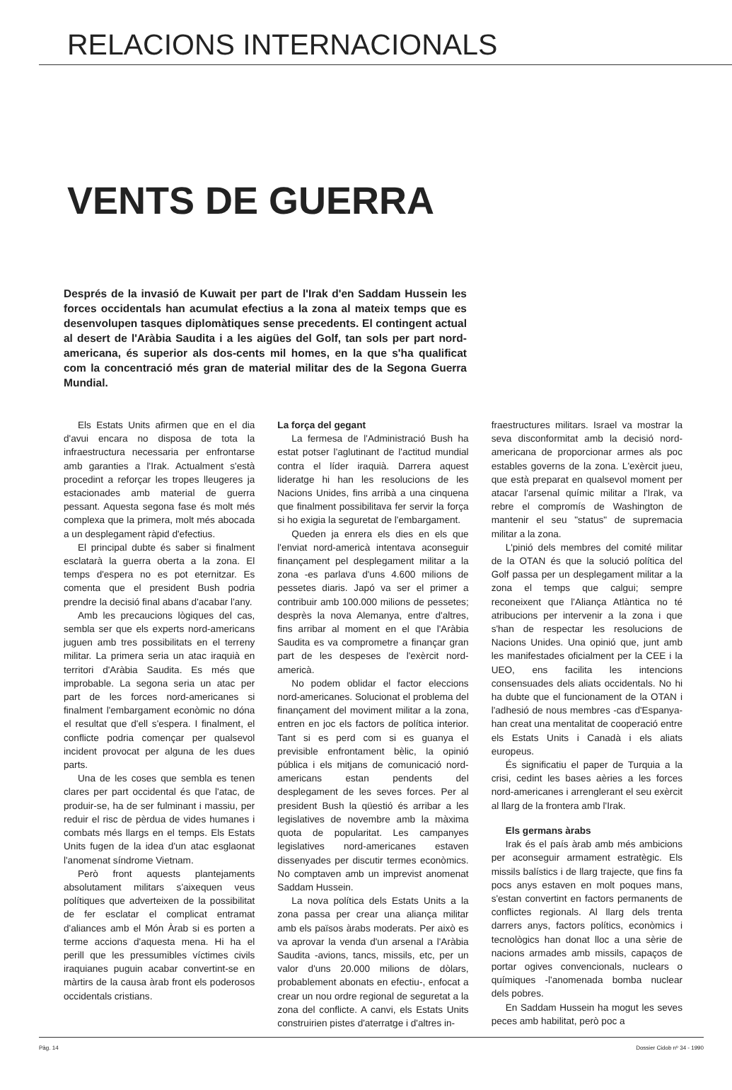RELACIONS INTERNACIONALS
VENTS DE GUERRA
Després de la invasió de Kuwait per part de l'Irak d'en Saddam Hussein les forces occidentals han acumulat efectius a la zona al mateix temps que es desenvolupen tasques diplomàtiques sense precedents. El contingent actual al desert de l'Aràbia Saudita i a les aigües del Golf, tan sols per part nord-americana, és superior als dos-cents mil homes, en la que s'ha qualificat com la concentració més gran de material militar des de la Segona Guerra Mundial.
Els Estats Units afirmen que en el dia d'avui encara no disposa de tota la infraestructura necessaria per enfrontarse amb garanties a l'Irak. Actualment s'està procedint a reforçar les tropes lleugeres ja estacionades amb material de guerra pessant. Aquesta segona fase és molt més complexa que la primera, molt més abocada a un desplegament ràpid d'efectius.
El principal dubte és saber si finalment esclatarà la guerra oberta a la zona. El temps d'espera no es pot eternitzar. Es comenta que el president Bush podria prendre la decisió final abans d'acabar l'any.
Amb les precaucions lògiques del cas, sembla ser que els experts nord-americans juguen amb tres possibilitats en el terreny militar. La primera seria un atac iraquià en territori d'Aràbia Saudita. Es més que improbable. La segona seria un atac per part de les forces nord-americanes si finalment l'embargament econòmic no dóna el resultat que d'ell s'espera. I finalment, el conflicte podria començar per qualsevol incident provocat per alguna de les dues parts.
Una de les coses que sembla es tenen clares per part occidental és que l'atac, de produir-se, ha de ser fulminant i massiu, per reduir el risc de pèrdua de vides humanes i combats més llargs en el temps. Els Estats Units fugen de la idea d'un atac esglaonat l'anomenat síndrome Vietnam.
Però front aquests plantejaments absolutament militars s'aixequen veus polítiques que adverteixen de la possibilitat de fer esclatar el complicat entramat d'aliances amb el Món Àrab si es porten a terme accions d'aquesta mena. Hi ha el perill que les pressumibles víctimes civils iraquianes puguin acabar convertint-se en màrtirs de la causa àrab front els poderosos occidentals cristians.
La força del gegant
La fermesa de l'Administració Bush ha estat potser l'aglutinant de l'actitud mundial contra el líder iraquià. Darrera aquest lideratge hi han les resolucions de les Nacions Unides, fins arribà a una cinquena que finalment possibilitava fer servir la força si ho exigia la seguretat de l'embargament.
Queden ja enrera els dies en els que l'enviat nord-americà intentava aconseguir finançament pel desplegament militar a la zona -es parlava d'uns 4.600 milions de pessetes diaris. Japó va ser el primer a contribuir amb 100.000 milions de pessetes; desprès la nova Alemanya, entre d'altres, fins arribar al moment en el que l'Aràbia Saudita es va comprometre a finançar gran part de les despeses de l'exèrcit nord-americà.
No podem oblidar el factor eleccions nord-americanes. Solucionat el problema del finançament del moviment militar a la zona, entren en joc els factors de política interior. Tant si es perd com si es guanya el previsible enfrontament bèlic, la opinió pública i els mitjans de comunicació nord-americans estan pendents del desplegament de les seves forces. Per al president Bush la qüestió és arribar a les legislatives de novembre amb la màxima quota de popularitat. Les campanyes legislatives nord-americanes estaven dissenyades per discutir termes econòmics. No comptaven amb un imprevist anomenat Saddam Hussein.
La nova política dels Estats Units a la zona passa per crear una aliança militar amb els països àrabs moderats. Per això es va aprovar la venda d'un arsenal a l'Aràbia Saudita -avions, tancs, missils, etc, per un valor d'uns 20.000 milions de dòlars, probablement abonats en efectiu-, enfocat a crear un nou ordre regional de seguretat a la zona del conflicte. A canvi, els Estats Units construirien pistes d'aterratge i d'altres in-
fraestructures militars. Israel va mostrar la seva disconformitat amb la decisió nord-americana de proporcionar armes als poc estables governs de la zona. L'exèrcit jueu, que està preparat en qualsevol moment per atacar l'arsenal químic militar a l'Irak, va rebre el compromís de Washington de mantenir el seu "status" de supremacia militar a la zona.
L'pinió dels membres del comité militar de la OTAN és que la solució política del Golf passa per un desplegament militar a la zona el temps que calgui; sempre reconeixent que l'Aliança Atlàntica no té atribucions per intervenir a la zona i que s'han de respectar les resolucions de Nacions Unides. Una opinió que, junt amb les manifestades oficialment per la CEE i la UEO, ens facilita les intencions consensuades dels aliats occidentals. No hi ha dubte que el funcionament de la OTAN i l'adhesió de nous membres -cas d'Espanya- han creat una mentalitat de cooperació entre els Estats Units i Canadà i els aliats europeus.
És significatiu el paper de Turquia a la crisi, cedint les bases aèries a les forces nord-americanes i arrenglerant el seu exèrcit al llarg de la frontera amb l'Irak.
Els germans àrabs
Irak és el país àrab amb més ambicions per aconseguir armament estratègic. Els missils balístics i de llarg trajecte, que fins fa pocs anys estaven en molt poques mans, s'estan convertint en factors permanents de conflictes regionals. Al llarg dels trenta darrers anys, factors polítics, econòmics i tecnològics han donat lloc a una sèrie de nacions armades amb missils, capaços de portar ogives convencionals, nuclears o químiques -l'anomenada bomba nuclear dels pobres.
En Saddam Hussein ha mogut les seves peces amb habilitat, però poc a
Pàg. 14 Dossier Cidob nº 34 - 1990